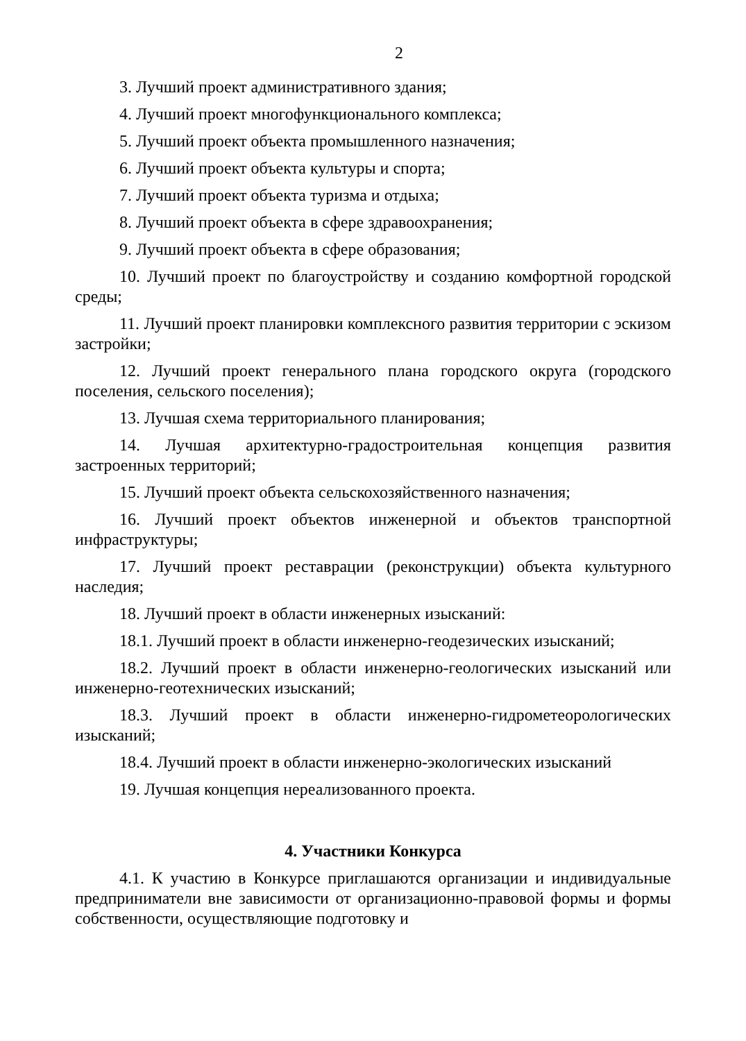2
3. Лучший проект административного здания;
4. Лучший проект многофункционального комплекса;
5. Лучший проект объекта промышленного назначения;
6. Лучший проект объекта культуры и спорта;
7. Лучший проект объекта туризма и отдыха;
8. Лучший проект объекта в сфере здравоохранения;
9. Лучший проект объекта в сфере образования;
10. Лучший проект по благоустройству и созданию комфортной городской среды;
11. Лучший проект планировки комплексного развития территории с эскизом застройки;
12. Лучший проект генерального плана городского округа (городского поселения, сельского поселения);
13. Лучшая схема территориального планирования;
14. Лучшая архитектурно-градостроительная концепция развития застроенных территорий;
15. Лучший проект объекта сельскохозяйственного назначения;
16. Лучший проект объектов инженерной и объектов транспортной инфраструктуры;
17. Лучший проект реставрации (реконструкции) объекта культурного наследия;
18. Лучший проект в области инженерных изысканий:
18.1. Лучший проект в области инженерно-геодезических изысканий;
18.2. Лучший проект в области инженерно-геологических изысканий или инженерно-геотехнических изысканий;
18.3. Лучший проект в области инженерно-гидрометеорологических изысканий;
18.4. Лучший проект в области инженерно-экологических изысканий
19. Лучшая концепция нереализованного проекта.
4. Участники Конкурса
4.1. К участию в Конкурсе приглашаются организации и индивидуальные предприниматели вне зависимости от организационно-правовой формы и формы собственности, осуществляющие подготовку и